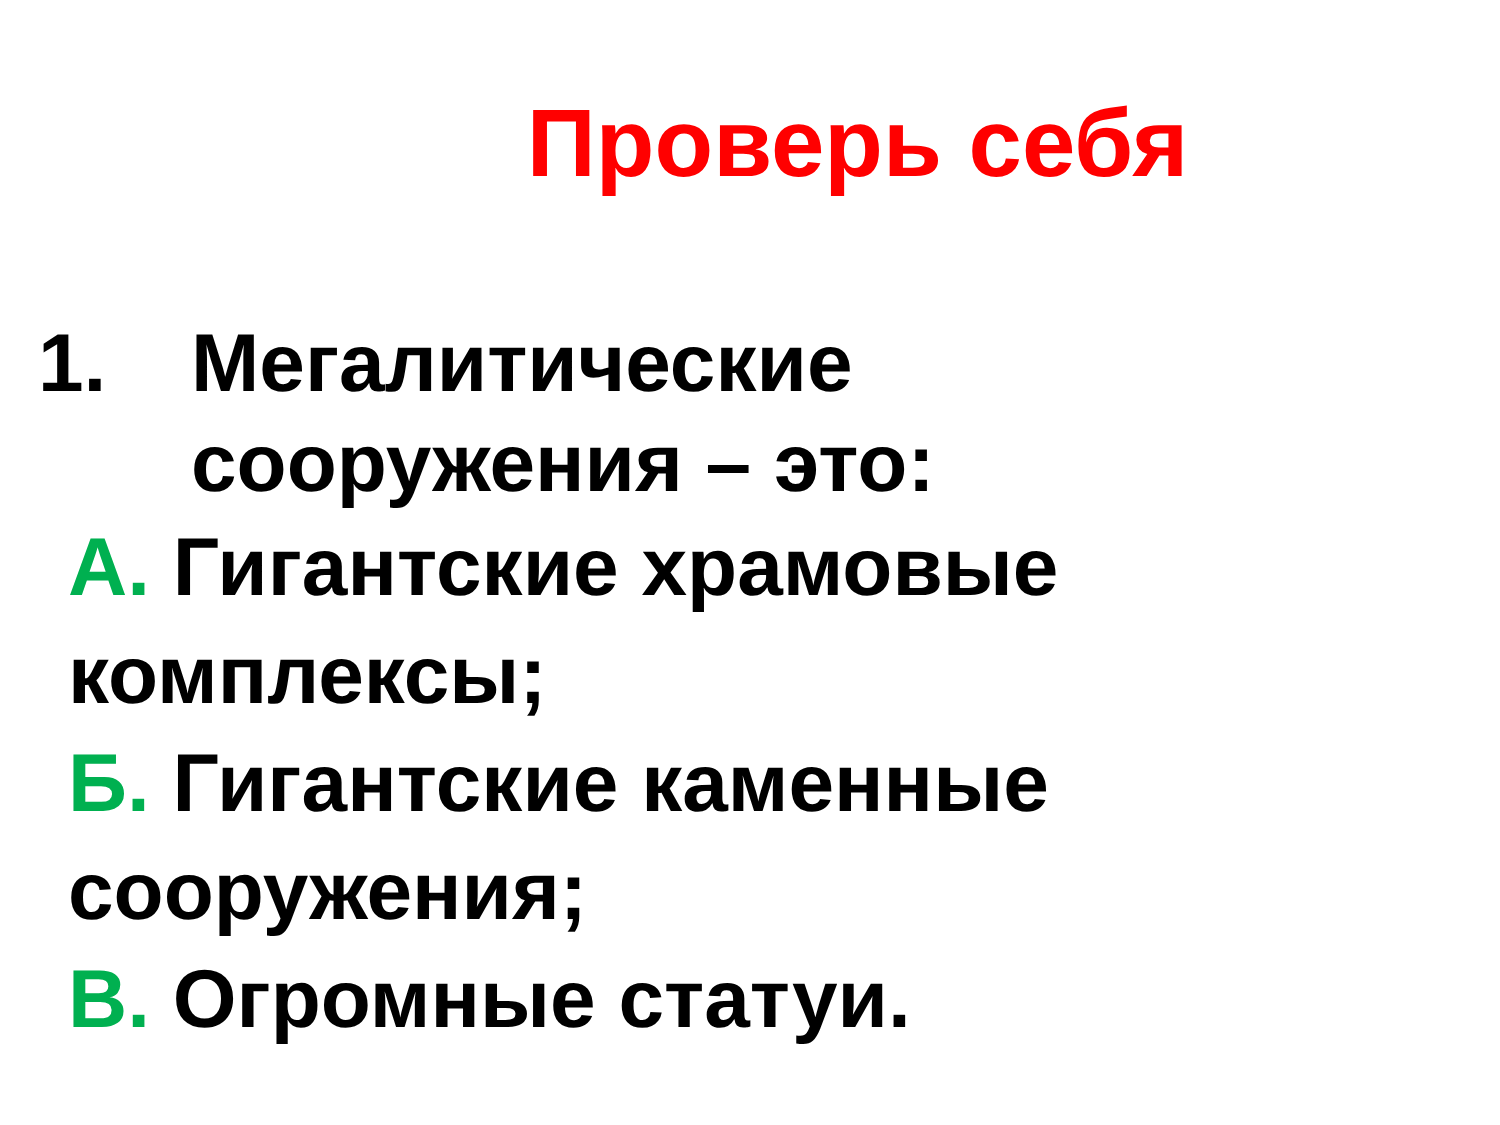Проверь себя
1. Мегалитические
сооружения – это:
А. Гигантские храмовые комплексы;
Б. Гигантские каменные сооружения;
В. Огромные статуи.